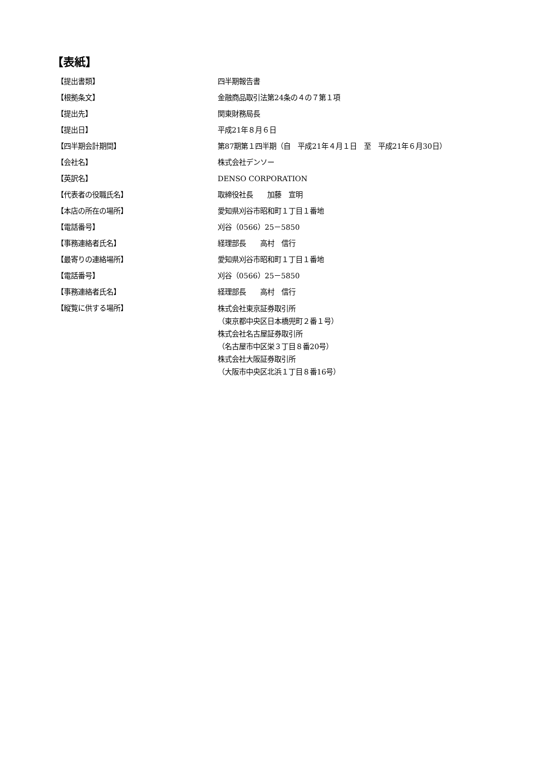【表紙】
| 【提出書類】 | 四半期報告書 |
| 【根拠条文】 | 金融商品取引法第24条の４の７第１項 |
| 【提出先】 | 関東財務局長 |
| 【提出日】 | 平成21年８月６日 |
| 【四半期会計期間】 | 第87期第１四半期（自 平成21年４月１日 至 平成21年６月30日） |
| 【会社名】 | 株式会社デンソー |
| 【英訳名】 | DENSO CORPORATION |
| 【代表者の役職氏名】 | 取締役社長 加藤 宣明 |
| 【本店の所在の場所】 | 愛知県刈谷市昭和町１丁目１番地 |
| 【電話番号】 | 刈谷（0566）25－5850 |
| 【事務連絡者氏名】 | 経理部長 高村 信行 |
| 【最寄りの連絡場所】 | 愛知県刈谷市昭和町１丁目１番地 |
| 【電話番号】 | 刈谷（0566）25－5850 |
| 【事務連絡者氏名】 | 経理部長 高村 信行 |
| 【縦覧に供する場所】 | 株式会社東京証券取引所 （東京都中央区日本橋兜町２番１号） 株式会社名古屋証券取引所 （名古屋市中区栄３丁目８番20号） 株式会社大阪証券取引所 （大阪市中央区北浜１丁目８番16号） |